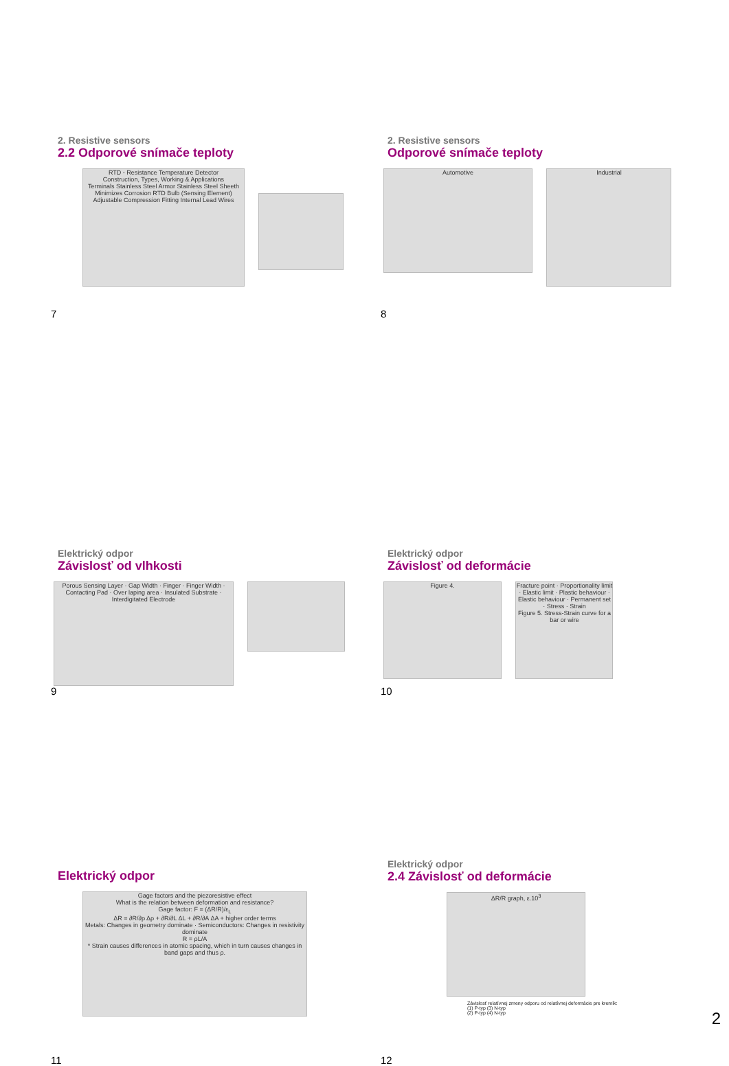2. Resistive sensors
2.2 Odporové snímače teploty
RTD - Resistance Temperature Detector
Construction, Types, Working & Applications
Terminals Stainless Steel Armor Stainless Steel Sheeth Minimizes Corrosion RTD Bulb (Sensing Element) Adjustable Compression Fitting Internal Lead Wires
7
2. Resistive sensors
Odporové snímače teploty
Automotive
Industrial
8
Elektrický odpor
Závislosť od vlhkosti
Porous Sensing Layer · Gap Width · Finger · Finger Width · Contacting Pad · Over laping area · Insulated Substrate · Interdigitated Electrode
9
Elektrický odpor
Závislosť od deformácie
Figure 4.
Fracture point · Proportionality limit · Elastic limit · Plastic behaviour · Elastic behaviour · Permanent set · Stress · Strain
Figure 5. Stress-Strain curve for a bar or wire
10
Elektrický odpor
Gage factors and the piezoresistive effect
What is the relation between deformation and resistance?
Gage factor: F = (ΔR/R)/ε<sub>L</sub>
ΔR = ∂R/∂ρ Δρ + ∂R/∂L ΔL + ∂R/∂A ΔA + higher order terms
Metals: Changes in geometry dominate · Semiconductors: Changes in resistivity dominate
R = ρL/A
* Strain causes differences in atomic spacing, which in turn causes changes in band gaps and thus ρ.
11
Elektrický odpor
2.4 Závislosť od deformácie
ΔR/R graph, ε.10<sup>3</sup>
Závislosť relatívnej zmeny odporu od relatívnej deformácie pre kremík:
(1) P-typ (3) N-typ
(2) P-typ (4) N-typ
12
2